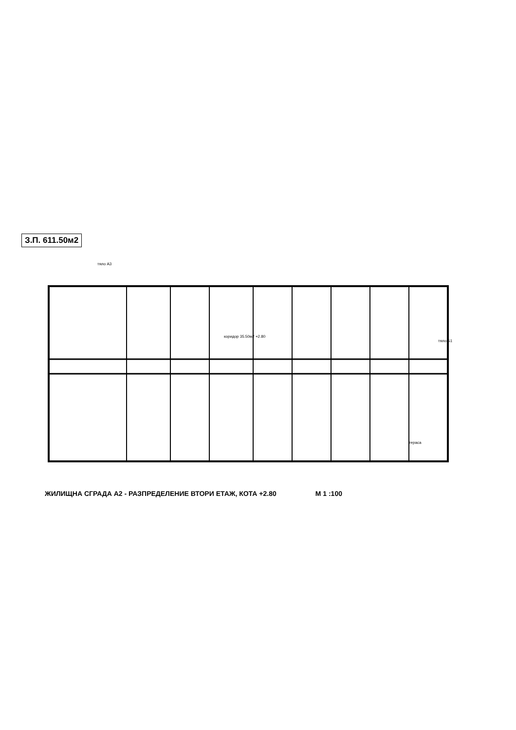З.П. 611.50м2
тяло А3
коридор 35.50м2 +2.80
тяло Б1
тераса
ЖИЛИЩНА СГРАДА А2 - РАЗПРЕДЕЛЕНИЕ ВТОРИ ЕТАЖ, КОТА +2.80 М 1 :100